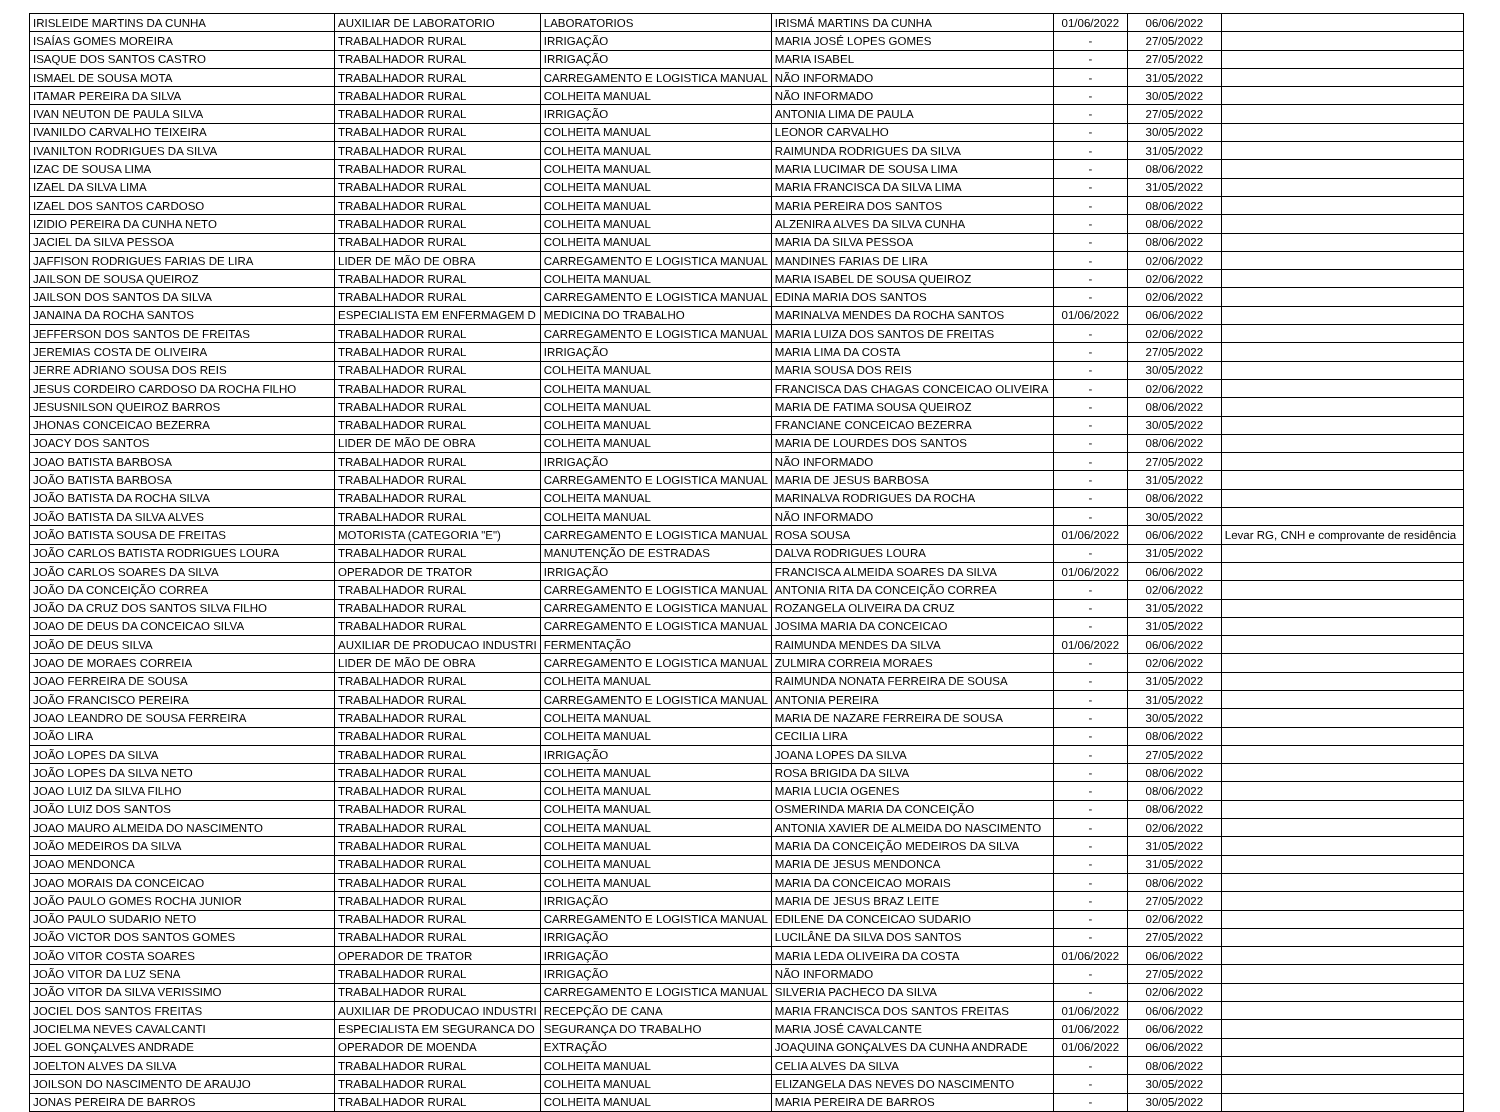| IRISLEIDE MARTINS DA CUNHA | AUXILIAR DE LABORATORIO | LABORATORIOS | IRISMÁ MARTINS DA CUNHA | 01/06/2022 | 06/06/2022 | |
| ISAÍAS GOMES MOREIRA | TRABALHADOR RURAL | IRRIGAÇÃO | MARIA JOSÉ LOPES GOMES | - | 27/05/2022 | |
| ISAQUE DOS SANTOS CASTRO | TRABALHADOR RURAL | IRRIGAÇÃO | MARIA ISABEL | - | 27/05/2022 | |
| ISMAEL DE SOUSA MOTA | TRABALHADOR RURAL | CARREGAMENTO E LOGISTICA MANUAL | NÃO INFORMADO | - | 31/05/2022 | |
| ITAMAR PEREIRA DA SILVA | TRABALHADOR RURAL | COLHEITA MANUAL | NÃO INFORMADO | - | 30/05/2022 | |
| IVAN NEUTON DE PAULA SILVA | TRABALHADOR RURAL | IRRIGAÇÃO | ANTONIA LIMA DE PAULA | - | 27/05/2022 | |
| IVANILDO CARVALHO TEIXEIRA | TRABALHADOR RURAL | COLHEITA MANUAL | LEONOR CARVALHO | - | 30/05/2022 | |
| IVANILTON RODRIGUES DA SILVA | TRABALHADOR RURAL | COLHEITA MANUAL | RAIMUNDA RODRIGUES DA SILVA | - | 31/05/2022 | |
| IZAC DE SOUSA LIMA | TRABALHADOR RURAL | COLHEITA MANUAL | MARIA LUCIMAR DE SOUSA LIMA | - | 08/06/2022 | |
| IZAEL DA SILVA LIMA | TRABALHADOR RURAL | COLHEITA MANUAL | MARIA FRANCISCA DA SILVA LIMA | - | 31/05/2022 | |
| IZAEL DOS SANTOS CARDOSO | TRABALHADOR RURAL | COLHEITA MANUAL | MARIA PEREIRA DOS SANTOS | - | 08/06/2022 | |
| IZIDIO PEREIRA DA CUNHA NETO | TRABALHADOR RURAL | COLHEITA MANUAL | ALZENIRA ALVES DA SILVA CUNHA | - | 08/06/2022 | |
| JACIEL DA SILVA PESSOA | TRABALHADOR RURAL | COLHEITA MANUAL | MARIA DA SILVA PESSOA | - | 08/06/2022 | |
| JAFFISON RODRIGUES FARIAS DE LIRA | LIDER DE MÃO DE OBRA | CARREGAMENTO E LOGISTICA MANUAL | MANDINES FARIAS DE LIRA | - | 02/06/2022 | |
| JAILSON DE SOUSA QUEIROZ | TRABALHADOR RURAL | COLHEITA MANUAL | MARIA ISABEL DE SOUSA QUEIROZ | - | 02/06/2022 | |
| JAILSON DOS SANTOS DA SILVA | TRABALHADOR RURAL | CARREGAMENTO E LOGISTICA MANUAL | EDINA MARIA DOS SANTOS | - | 02/06/2022 | |
| JANAINA DA ROCHA SANTOS | ESPECIALISTA EM ENFERMAGEM D | MEDICINA DO TRABALHO | MARINALVA MENDES DA ROCHA SANTOS | 01/06/2022 | 06/06/2022 | |
| JEFFERSON DOS SANTOS DE FREITAS | TRABALHADOR RURAL | CARREGAMENTO E LOGISTICA MANUAL | MARIA LUIZA DOS SANTOS DE FREITAS | - | 02/06/2022 | |
| JEREMIAS COSTA DE OLIVEIRA | TRABALHADOR RURAL | IRRIGAÇÃO | MARIA LIMA DA COSTA | - | 27/05/2022 | |
| JERRE ADRIANO SOUSA DOS REIS | TRABALHADOR RURAL | COLHEITA MANUAL | MARIA SOUSA DOS REIS | - | 30/05/2022 | |
| JESUS CORDEIRO CARDOSO DA ROCHA FILHO | TRABALHADOR RURAL | COLHEITA MANUAL | FRANCISCA DAS CHAGAS CONCEICAO OLIVEIRA | - | 02/06/2022 | |
| JESUSNILSON QUEIROZ BARROS | TRABALHADOR RURAL | COLHEITA MANUAL | MARIA DE FATIMA SOUSA QUEIROZ | - | 08/06/2022 | |
| JHONAS CONCEICAO BEZERRA | TRABALHADOR RURAL | COLHEITA MANUAL | FRANCIANE CONCEICAO BEZERRA | - | 30/05/2022 | |
| JOACY DOS SANTOS | LIDER DE MÃO DE OBRA | COLHEITA MANUAL | MARIA DE LOURDES DOS SANTOS | - | 08/06/2022 | |
| JOAO BATISTA BARBOSA | TRABALHADOR RURAL | IRRIGAÇÃO | NÃO INFORMADO | - | 27/05/2022 | |
| JOÃO BATISTA BARBOSA | TRABALHADOR RURAL | CARREGAMENTO E LOGISTICA MANUAL | MARIA DE JESUS BARBOSA | - | 31/05/2022 | |
| JOÃO BATISTA DA ROCHA SILVA | TRABALHADOR RURAL | COLHEITA MANUAL | MARINALVA RODRIGUES DA ROCHA | - | 08/06/2022 | |
| JOÃO BATISTA DA SILVA ALVES | TRABALHADOR RURAL | COLHEITA MANUAL | NÃO INFORMADO | - | 30/05/2022 | |
| JOÃO BATISTA SOUSA DE FREITAS | MOTORISTA (CATEGORIA "E") | CARREGAMENTO E LOGISTICA MANUAL | ROSA SOUSA | 01/06/2022 | 06/06/2022 | Levar RG, CNH e comprovante de residência |
| JOÃO CARLOS BATISTA RODRIGUES LOURA | TRABALHADOR RURAL | MANUTENÇÃO DE ESTRADAS | DALVA RODRIGUES LOURA | - | 31/05/2022 | |
| JOÃO CARLOS SOARES DA SILVA | OPERADOR DE TRATOR | IRRIGAÇÃO | FRANCISCA ALMEIDA SOARES DA SILVA | 01/06/2022 | 06/06/2022 | |
| JOÃO DA CONCEIÇÃO CORREA | TRABALHADOR RURAL | CARREGAMENTO E LOGISTICA MANUAL | ANTONIA RITA DA CONCEIÇÃO CORREA | - | 02/06/2022 | |
| JOÃO DA CRUZ DOS SANTOS SILVA FILHO | TRABALHADOR RURAL | CARREGAMENTO E LOGISTICA MANUAL | ROZANGELA OLIVEIRA DA CRUZ | - | 31/05/2022 | |
| JOAO DE DEUS DA CONCEICAO SILVA | TRABALHADOR RURAL | CARREGAMENTO E LOGISTICA MANUAL | JOSIMA MARIA DA CONCEICAO | - | 31/05/2022 | |
| JOÃO DE DEUS SILVA | AUXILIAR DE PRODUCAO INDUSTRI | FERMENTAÇÃO | RAIMUNDA MENDES DA SILVA | 01/06/2022 | 06/06/2022 | |
| JOAO DE MORAES CORREIA | LIDER DE MÃO DE OBRA | CARREGAMENTO E LOGISTICA MANUAL | ZULMIRA CORREIA MORAES | - | 02/06/2022 | |
| JOAO FERREIRA DE SOUSA | TRABALHADOR RURAL | COLHEITA MANUAL | RAIMUNDA NONATA FERREIRA DE SOUSA | - | 31/05/2022 | |
| JOÃO FRANCISCO PEREIRA | TRABALHADOR RURAL | CARREGAMENTO E LOGISTICA MANUAL | ANTONIA PEREIRA | - | 31/05/2022 | |
| JOAO LEANDRO DE SOUSA FERREIRA | TRABALHADOR RURAL | COLHEITA MANUAL | MARIA DE NAZARE FERREIRA DE SOUSA | - | 30/05/2022 | |
| JOÃO LIRA | TRABALHADOR RURAL | COLHEITA MANUAL | CECILIA LIRA | - | 08/06/2022 | |
| JOÃO LOPES DA SILVA | TRABALHADOR RURAL | IRRIGAÇÃO | JOANA LOPES DA SILVA | - | 27/05/2022 | |
| JOÃO LOPES DA SILVA NETO | TRABALHADOR RURAL | COLHEITA MANUAL | ROSA BRIGIDA DA SILVA | - | 08/06/2022 | |
| JOAO LUIZ DA SILVA FILHO | TRABALHADOR RURAL | COLHEITA MANUAL | MARIA LUCIA OGENES | - | 08/06/2022 | |
| JOÃO LUIZ DOS SANTOS | TRABALHADOR RURAL | COLHEITA MANUAL | OSMERINDA MARIA DA CONCEIÇÃO | - | 08/06/2022 | |
| JOAO MAURO ALMEIDA DO NASCIMENTO | TRABALHADOR RURAL | COLHEITA MANUAL | ANTONIA XAVIER DE ALMEIDA DO NASCIMENTO | - | 02/06/2022 | |
| JOÃO MEDEIROS DA SILVA | TRABALHADOR RURAL | COLHEITA MANUAL | MARIA DA CONCEIÇÃO MEDEIROS DA SILVA | - | 31/05/2022 | |
| JOAO MENDONCA | TRABALHADOR RURAL | COLHEITA MANUAL | MARIA DE JESUS MENDONCA | - | 31/05/2022 | |
| JOAO MORAIS DA CONCEICAO | TRABALHADOR RURAL | COLHEITA MANUAL | MARIA DA CONCEICAO MORAIS | - | 08/06/2022 | |
| JOÃO PAULO GOMES ROCHA JUNIOR | TRABALHADOR RURAL | IRRIGAÇÃO | MARIA DE JESUS BRAZ LEITE | - | 27/05/2022 | |
| JOÃO PAULO SUDARIO NETO | TRABALHADOR RURAL | CARREGAMENTO E LOGISTICA MANUAL | EDILENE DA CONCEICAO SUDARIO | - | 02/06/2022 | |
| JOÃO VICTOR DOS SANTOS GOMES | TRABALHADOR RURAL | IRRIGAÇÃO | LUCILÂNE DA SILVA DOS SANTOS | - | 27/05/2022 | |
| JOÃO VITOR COSTA SOARES | OPERADOR DE TRATOR | IRRIGAÇÃO | MARIA LEDA OLIVEIRA DA COSTA | 01/06/2022 | 06/06/2022 | |
| JOÃO VITOR DA LUZ SENA | TRABALHADOR RURAL | IRRIGAÇÃO | NÃO INFORMADO | - | 27/05/2022 | |
| JOÃO VITOR DA SILVA VERISSIMO | TRABALHADOR RURAL | CARREGAMENTO E LOGISTICA MANUAL | SILVERIA PACHECO DA SILVA | - | 02/06/2022 | |
| JOCIEL DOS SANTOS FREITAS | AUXILIAR DE PRODUCAO INDUSTRI | RECEPÇÃO DE CANA | MARIA FRANCISCA DOS SANTOS FREITAS | 01/06/2022 | 06/06/2022 | |
| JOCIELMA NEVES CAVALCANTI | ESPECIALISTA EM SEGURANCA DO | SEGURANÇA DO TRABALHO | MARIA JOSÉ CAVALCANTE | 01/06/2022 | 06/06/2022 | |
| JOEL GONÇALVES ANDRADE | OPERADOR DE MOENDA | EXTRAÇÃO | JOAQUINA GONÇALVES DA CUNHA ANDRADE | 01/06/2022 | 06/06/2022 | |
| JOELTON ALVES DA SILVA | TRABALHADOR RURAL | COLHEITA MANUAL | CELIA ALVES DA SILVA | - | 08/06/2022 | |
| JOILSON DO NASCIMENTO DE ARAUJO | TRABALHADOR RURAL | COLHEITA MANUAL | ELIZANGELA DAS NEVES DO NASCIMENTO | - | 30/05/2022 | |
| JONAS PEREIRA DE BARROS | TRABALHADOR RURAL | COLHEITA MANUAL | MARIA PEREIRA DE BARROS | - | 30/05/2022 | |